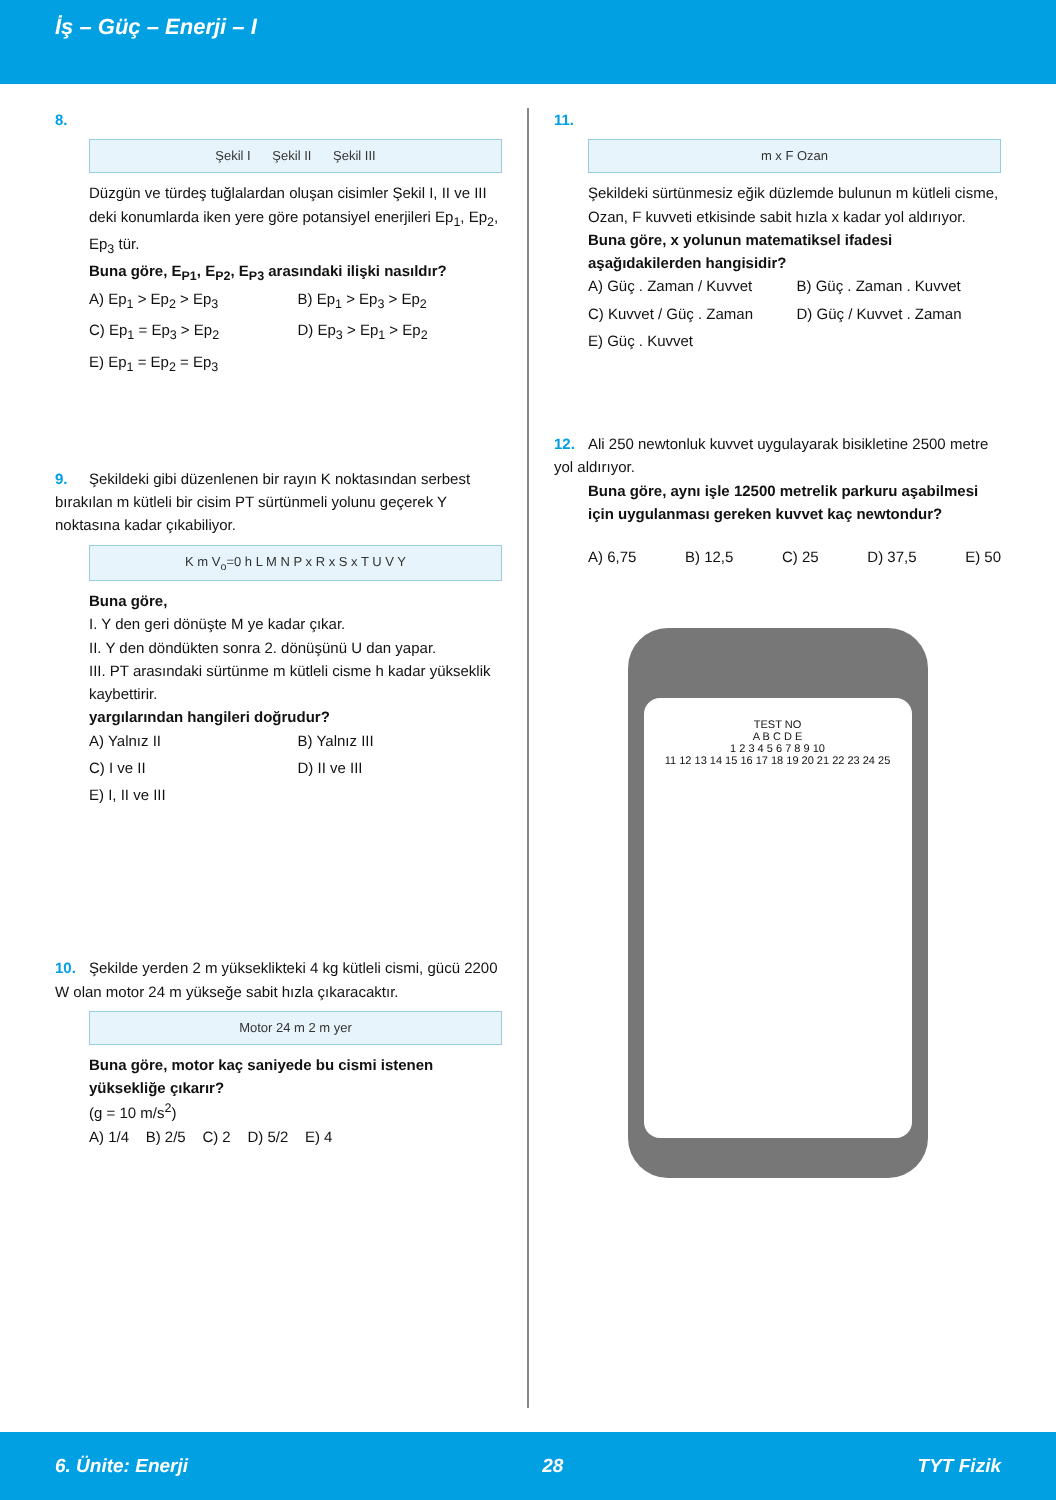İş – Güç – Enerji – I
8.
Şekil I Şekil II Şekil III
Düzgün ve türdeş tuğlalardan oluşan cisimler Şekil I, II ve III deki konumlarda iken yere göre potansiyel enerjileri Ep<sub>1</sub>, Ep<sub>2</sub>, Ep<sub>3</sub> tür.
Buna göre, E<sub>P1</sub>, E<sub>P2</sub>, E<sub>P3</sub> arasındaki ilişki nasıldır?
A) Ep<sub>1</sub> > Ep<sub>2</sub> > Ep<sub>3</sub>
B) Ep<sub>1</sub> > Ep<sub>3</sub> > Ep<sub>2</sub>
C) Ep<sub>1</sub> = Ep<sub>3</sub> > Ep<sub>2</sub>
D) Ep<sub>3</sub> > Ep<sub>1</sub> > Ep<sub>2</sub>
E) Ep<sub>1</sub> = Ep<sub>2</sub> = Ep<sub>3</sub>
9. Şekildeki gibi düzenlenen bir rayın K noktasından serbest bırakılan m kütleli bir cisim PT sürtünmeli yolunu geçerek Y noktasına kadar çıkabiliyor.
K m V<sub>o</sub>=0 h L M N P x R x S x T U V Y
Buna göre,
I. Y den geri dönüşte M ye kadar çıkar.
II. Y den döndükten sonra 2. dönüşünü U dan yapar.
III. PT arasındaki sürtünme m kütleli cisme h kadar yükseklik kaybettirir.
yargılarından hangileri doğrudur?
A) Yalnız II
B) Yalnız III
C) I ve II
D) II ve III
E) I, II ve III
10. Şekilde yerden 2 m yükseklikteki 4 kg kütleli cismi, gücü 2200 W olan motor 24 m yükseğe sabit hızla çıkaracaktır.
Motor 24 m 2 m yer
Buna göre, motor kaç saniyede bu cismi istenen yüksekliğe çıkarır?
(g = 10 m/s<sup>2</sup>)
A) 1/4 B) 2/5 C) 2 D) 5/2 E) 4
11.
m x F Ozan
Şekildeki sürtünmesiz eğik düzlemde bulunun m kütleli cisme, Ozan, F kuvveti etkisinde sabit hızla x kadar yol aldırıyor.
Buna göre, x yolunun matematiksel ifadesi aşağıdakilerden hangisidir?
A) Güç . Zaman / Kuvvet
B) Güç . Zaman . Kuvvet
C) Kuvvet / Güç . Zaman
D) Güç / Kuvvet . Zaman
E) Güç . Kuvvet
12. Ali 250 newtonluk kuvvet uygulayarak bisikletine 2500 metre yol aldırıyor.
Buna göre, aynı işle 12500 metrelik parkuru aşabilmesi için uygulanması gereken kuvvet kaç newtondur?
A) 6,75 B) 12,5 C) 25 D) 37,5 E) 50
TEST NO
A B C D E
1 2 3 4 5 6 7 8 9 10
11 12 13 14 15 16 17 18 19 20 21 22 23 24 25
6. Ünite: Enerji 28 TYT Fizik